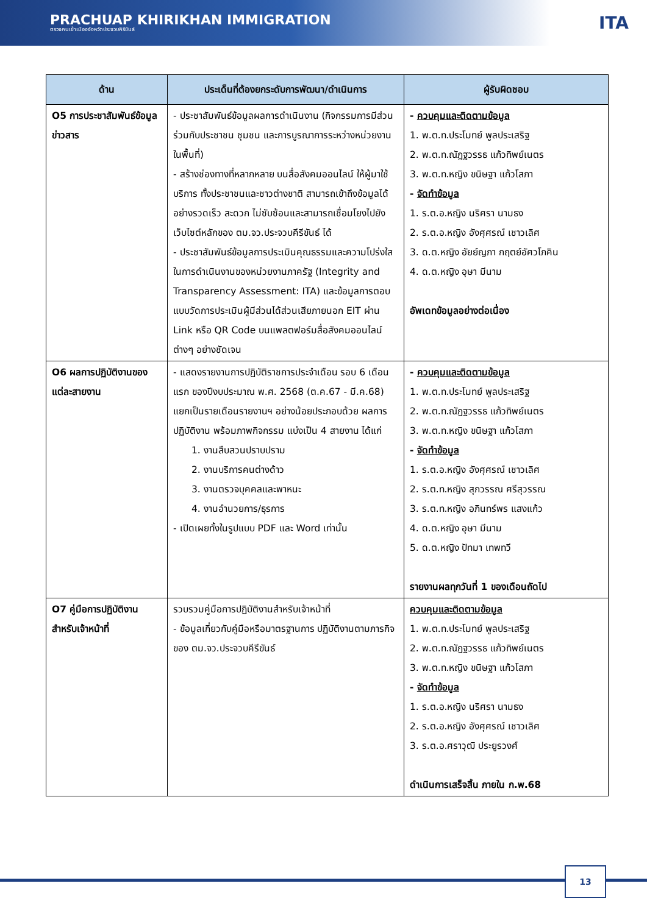PRACHUAP KHIRIKHAN IMMIGRATION
ตรวจคนเข้าเมืองจังหวัดประจวบคีรีขันธ์
ITA
| ด้าน | ประเด็นที่ต้องยกระดับการพัฒนา/ดำเนินการ | ผู้รับผิดชอบ |
| --- | --- | --- |
| O5 การประชาสัมพันธ์ข้อมูลข่าวสาร | - ประชาสัมพันธ์ข้อมูลผลการดำเนินงาน (กิจกรรมการมีส่วนร่วมกับประชาชน ชุมชน และการบูรณาการระหว่างหน่วยงานในพื้นที่) - สร้างช่องทางที่หลากหลาย บนสื่อสังคมออนไลน์ ให้ผู้มาใช้บริการ ทั้งประชาชนและชาวต่างชาติ สามารถเข้าถึงข้อมูลได้อย่างรวดเร็ว สะดวก ไม่ซับซ้อนและสามารถเชื่อมโยงไปยังเว็บไซต์หลักของ ตม.จว.ประจวบคีรีขันธ์ ได้ - ประชาสัมพันธ์ข้อมูลการประเมินคุณธรรมและความโปร่งใสในการดำเนินงานของหน่วยงานภาครัฐ (Integrity and Transparency Assessment: ITA) และข้อมูลการตอบแบบวัดการประเมินผู้มีส่วนได้ส่วนเสียภายนอก EIT ผ่าน Link หรือ QR Code บนแพลตฟอร์มสื่อสังคมออนไลน์ต่างๆ อย่างชัดเจน | - ควบคุมและติดตามข้อมูล 1. พ.ต.ท.ประโมทย์ พูลประเสริฐ 2. พ.ต.ท.ณัฎฐวรรธ แก้วทิพย์เนตร 3. พ.ต.ท.หญิง ขนิษฐา แก้วโสภา - จัดทำข้อมูล 1. ร.ต.อ.หญิง นริศรา นามธง 2. ร.ต.อ.หญิง อังศุศรณ์ เชาวเลิศ 3. ด.ต.หญิง อัยย์ญภา กฤตย์อัศวโภคิน 4. ด.ต.หญิง อุษา มีนาม อัพเดทข้อมูลอย่างต่อเนื่อง |
| O6 ผลการปฏิบัติงานของแต่ละสายงาน | - แสดงรายงานการปฏิบัติราชการประจำเดือน รอบ 6 เดือนแรก ของปีงบประมาณ พ.ศ. 2568 (ต.ค.67 - มี.ค.68) แยกเป็นรายเดือนรายงานฯ อย่างน้อยประกอบด้วย ผลการปฏิบัติงาน พร้อมภาพกิจกรรม แบ่งเป็น 4 สายงาน ได้แก่ 1. งานสืบสวนปราบปราม 2. งานบริการคนต่างด้าว 3. งานตรวจบุคคลและพาหนะ 4. งานอำนวยการ/ธุรการ - เปิดเผยทั้งในรูปแบบ PDF และ Word เท่านั้น | - ควบคุมและติดตามข้อมูล 1. พ.ต.ท.ประโมทย์ พูลประเสริฐ 2. พ.ต.ท.ณัฎฐวรรธ แก้วทิพย์เนตร 3. พ.ต.ท.หญิง ขนิษฐา แก้วโสภา - จัดทำข้อมูล 1. ร.ต.อ.หญิง อังศุศรณ์ เชาวเลิศ 2. ร.ต.ท.หญิง สุภวรรณ ศรีสุวรรณ 3. ร.ต.ท.หญิง อภินทร์พร แสงแก้ว 4. ด.ต.หญิง อุษา มีนาม 5. ด.ต.หญิง ปัทมา เทพทวี รายงานผลทุกวันที่ 1 ของเดือนถัดไป |
| O7 คู่มือการปฏิบัติงานสำหรับเจ้าหน้าที่ | รวบรวมคู่มือการปฏิบัติงานสำหรับเจ้าหน้าที่ - ข้อมูลเกี่ยวกับคู่มือหรือมาตรฐานการ ปฏิบัติงานตามภารกิจของ ตม.จว.ประจวบคีรีขันธ์ | ควบคุมและติดตามข้อมูล 1. พ.ต.ท.ประโมทย์ พูลประเสริฐ 2. พ.ต.ท.ณัฎฐวรรธ แก้วทิพย์เนตร 3. พ.ต.ท.หญิง ขนิษฐา แก้วโสภา - จัดทำข้อมูล 1. ร.ต.อ.หญิง นริศรา นามธง 2. ร.ต.อ.หญิง อังศุศรณ์ เชาวเลิศ 3. ร.ต.อ.ศราวุฒิ ประยูรวงศ์ ดำเนินการเสร็จสิ้น ภายใน ก.พ.68 |
13